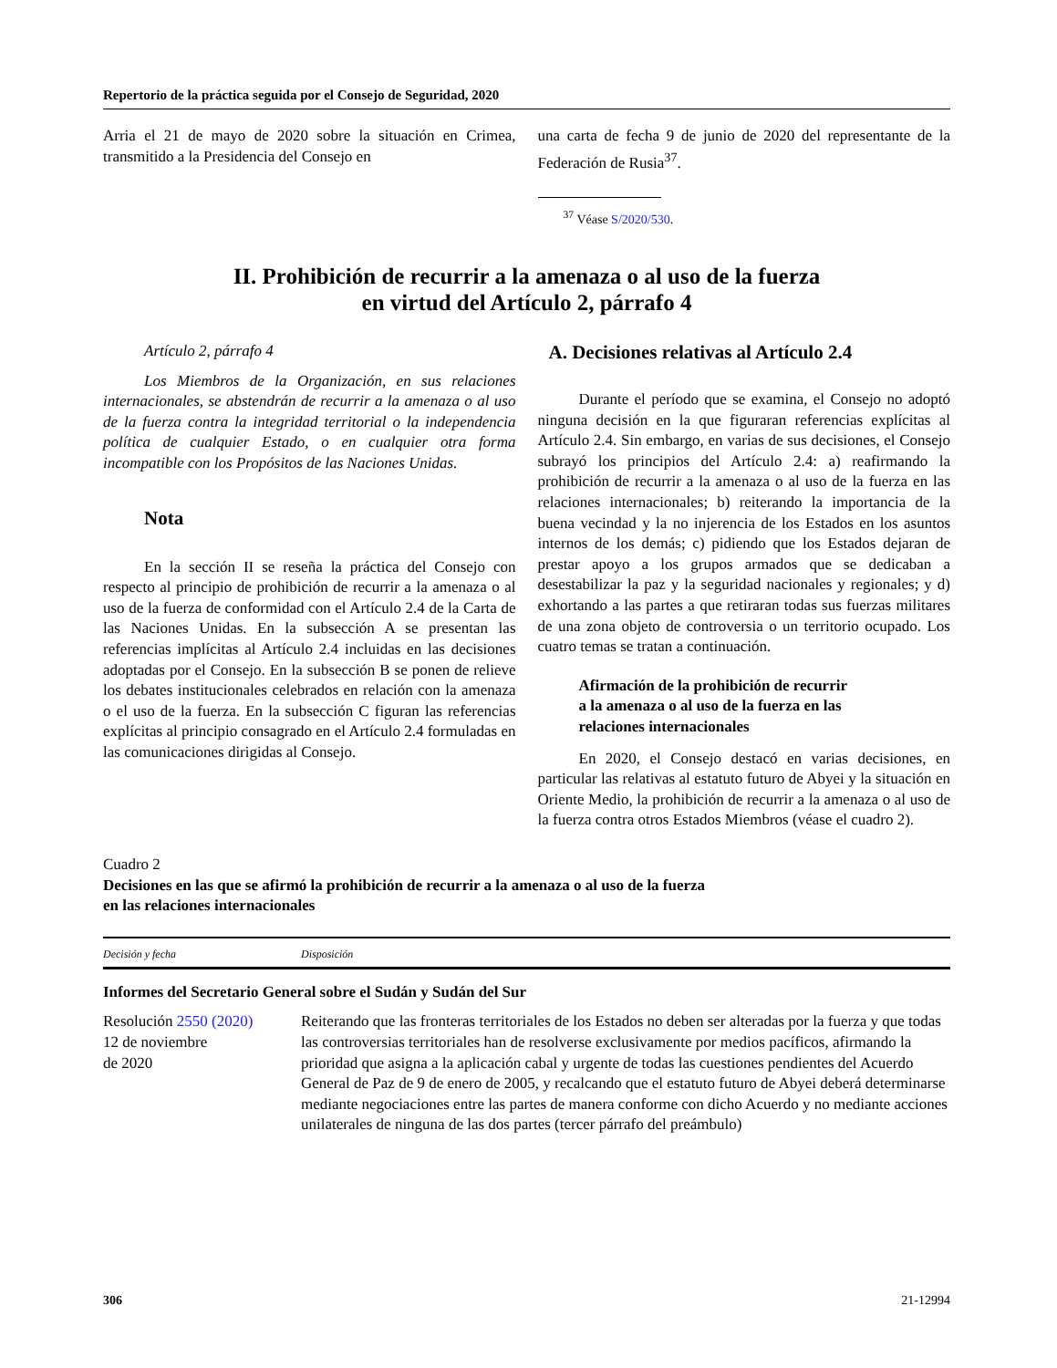Repertorio de la práctica seguida por el Consejo de Seguridad, 2020
Arria el 21 de mayo de 2020 sobre la situación en Crimea, transmitido a la Presidencia del Consejo en
una carta de fecha 9 de junio de 2020 del representante de la Federación de Rusia<sup>37</sup>.
<sup>37</sup> Véase S/2020/530.
II. Prohibición de recurrir a la amenaza o al uso de la fuerza
en virtud del Artículo 2, párrafo 4
Artículo 2, párrafo 4
Los Miembros de la Organización, en sus relaciones internacionales, se abstendrán de recurrir a la amenaza o al uso de la fuerza contra la integridad territorial o la independencia política de cualquier Estado, o en cualquier otra forma incompatible con los Propósitos de las Naciones Unidas.
Nota
En la sección II se reseña la práctica del Consejo con respecto al principio de prohibición de recurrir a la amenaza o al uso de la fuerza de conformidad con el Artículo 2.4 de la Carta de las Naciones Unidas. En la subsección A se presentan las referencias implícitas al Artículo 2.4 incluidas en las decisiones adoptadas por el Consejo. En la subsección B se ponen de relieve los debates institucionales celebrados en relación con la amenaza o el uso de la fuerza. En la subsección C figuran las referencias explícitas al principio consagrado en el Artículo 2.4 formuladas en las comunicaciones dirigidas al Consejo.
A. Decisiones relativas al Artículo 2.4
Durante el período que se examina, el Consejo no adoptó ninguna decisión en la que figuraran referencias explícitas al Artículo 2.4. Sin embargo, en varias de sus decisiones, el Consejo subrayó los principios del Artículo 2.4: a) reafirmando la prohibición de recurrir a la amenaza o al uso de la fuerza en las relaciones internacionales; b) reiterando la importancia de la buena vecindad y la no injerencia de los Estados en los asuntos internos de los demás; c) pidiendo que los Estados dejaran de prestar apoyo a los grupos armados que se dedicaban a desestabilizar la paz y la seguridad nacionales y regionales; y d) exhortando a las partes a que retiraran todas sus fuerzas militares de una zona objeto de controversia o un territorio ocupado. Los cuatro temas se tratan a continuación.
Afirmación de la prohibición de recurrir
a la amenaza o al uso de la fuerza en las
relaciones internacionales
En 2020, el Consejo destacó en varias decisiones, en particular las relativas al estatuto futuro de Abyei y la situación en Oriente Medio, la prohibición de recurrir a la amenaza o al uso de la fuerza contra otros Estados Miembros (véase el cuadro 2).
Cuadro 2
Decisiones en las que se afirmó la prohibición de recurrir a la amenaza o al uso de la fuerza
en las relaciones internacionales
| Decisión y fecha | Disposición |
| --- | --- |
| Informes del Secretario General sobre el Sudán y Sudán del Sur | |
| Resolución 2550 (2020) 12 de noviembre de 2020 | Reiterando que las fronteras territoriales de los Estados no deben ser alteradas por la fuerza y que todas las controversias territoriales han de resolverse exclusivamente por medios pacíficos, afirmando la prioridad que asigna a la aplicación cabal y urgente de todas las cuestiones pendientes del Acuerdo General de Paz de 9 de enero de 2005, y recalcando que el estatuto futuro de Abyei deberá determinarse mediante negociaciones entre las partes de manera conforme con dicho Acuerdo y no mediante acciones unilaterales de ninguna de las dos partes (tercer párrafo del preámbulo) |
306 21-12994